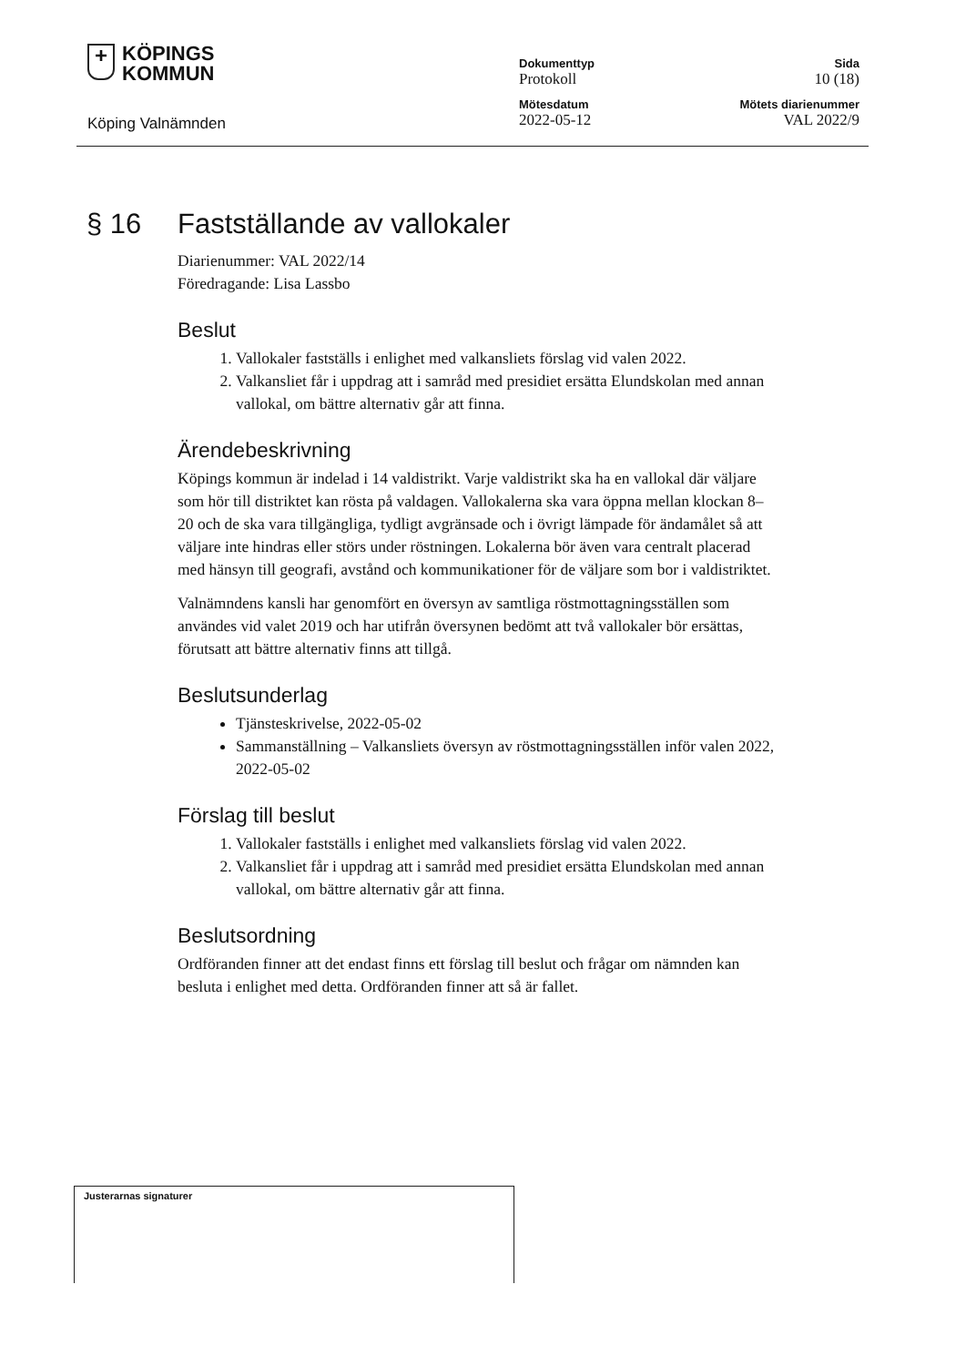+ KÖPINGS
KOMMUN
Köping Valnämnden
Dokumenttyp
Protokoll
Mötesdatum
2022-05-12
Sida
10 (18)
Mötets diarienummer
VAL 2022/9
§ 16 Fastställande av vallokaler
Diarienummer: VAL 2022/14
Föredragande: Lisa Lassbo
Beslut
1. Vallokaler fastställs i enlighet med valkansliets förslag vid valen 2022.
2. Valkansliet får i uppdrag att i samråd med presidiet ersätta Elundskolan med annan vallokal, om bättre alternativ går att finna.
Ärendebeskrivning
Köpings kommun är indelad i 14 valdistrikt. Varje valdistrikt ska ha en vallokal där väljare som hör till distriktet kan rösta på valdagen. Vallokalerna ska vara öppna mellan klockan 8–20 och de ska vara tillgängliga, tydligt avgränsade och i övrigt lämpade för ändamålet så att väljare inte hindras eller störs under röstningen. Lokalerna bör även vara centralt placerad med hänsyn till geografi, avstånd och kommunikationer för de väljare som bor i valdistriktet.
Valnämndens kansli har genomfört en översyn av samtliga röstmottagningsställen som användes vid valet 2019 och har utifrån översynen bedömt att två vallokaler bör ersättas, förutsatt att bättre alternativ finns att tillgå.
Beslutsunderlag
Tjänsteskrivelse, 2022-05-02
Sammanställning – Valkansliets översyn av röstmottagningsställen inför valen 2022, 2022-05-02
Förslag till beslut
1. Vallokaler fastställs i enlighet med valkansliets förslag vid valen 2022.
2. Valkansliet får i uppdrag att i samråd med presidiet ersätta Elundskolan med annan vallokal, om bättre alternativ går att finna.
Beslutsordning
Ordföranden finner att det endast finns ett förslag till beslut och frågar om nämnden kan besluta i enlighet med detta. Ordföranden finner att så är fallet.
Justerarnas signaturer